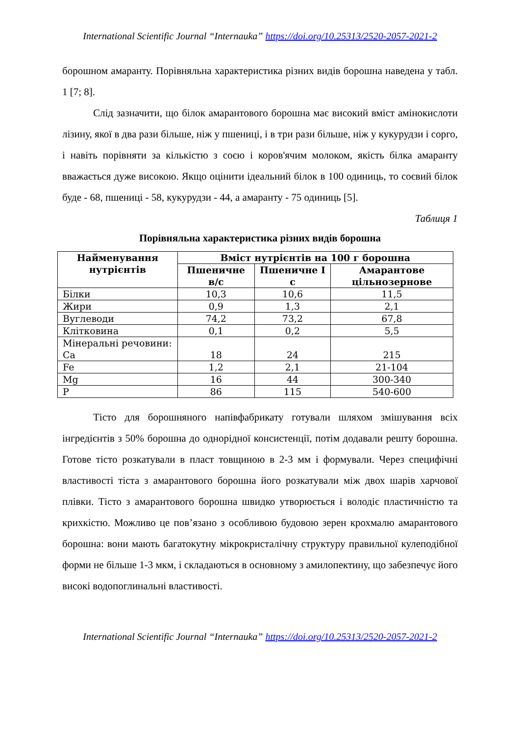International Scientific Journal “Internauka” https://doi.org/10.25313/2520-2057-2021-2
борошном амаранту. Порівняльна характеристика різних видів борошна наведена у табл. 1 [7; 8].
Слід зазначити, що білок амарантового борошна має високий вміст амінокислоти лізину, якої в два рази більше, ніж у пшениці, і в три рази більше, ніж у кукурудзи і сорго, і навіть порівняти за кількістю з соєю і коров'ячим молоком, якість білка амаранту вважається дуже високою. Якщо оцінити ідеальний білок в 100 одиниць, то соєвий білок буде - 68, пшениці - 58, кукурудзи - 44, а амаранту - 75 одиниць [5].
Таблиця 1
Порівняльна характеристика різних видів борошна
| Найменування нутрієнтів | Вміст нутрієнтів на 100 г борошна | | |
| --- | --- | --- | --- |
| | Пшеничне в/с | Пшеничне I с | Амарантове цільнозернове |
| Білки | 10,3 | 10,6 | 11,5 |
| Жири | 0,9 | 1,3 | 2,1 |
| Вуглеводи | 74,2 | 73,2 | 67,8 |
| Клітковина | 0,1 | 0,2 | 5,5 |
| Мінеральні речовини: Ca | 18 | 24 | 215 |
| Fe | 1,2 | 2,1 | 21-104 |
| Mg | 16 | 44 | 300-340 |
| P | 86 | 115 | 540-600 |
Тісто для борошняного напівфабрикату готували шляхом змішування всіх інгредієнтів з 50% борошна до однорідної консистенції, потім додавали решту борошна. Готове тісто розкатували в пласт товщиною в 2-3 мм і формували. Через специфічні властивості тіста з амарантового борошна його розкатували між двох шарів харчової плівки. Тісто з амарантового борошна швидко утворюється і володіє пластичністю та крихкістю. Можливо це пов’язано з особливою будовою зерен крохмалю амарантового борошна: вони мають багатокутну мікрокристалічну структуру правильної кулеподібної форми не більше 1-3 мкм, і складаються в основному з амилопектину, що забезпечує його високі водопоглинальні властивості.
International Scientific Journal “Internauka” https://doi.org/10.25313/2520-2057-2021-2